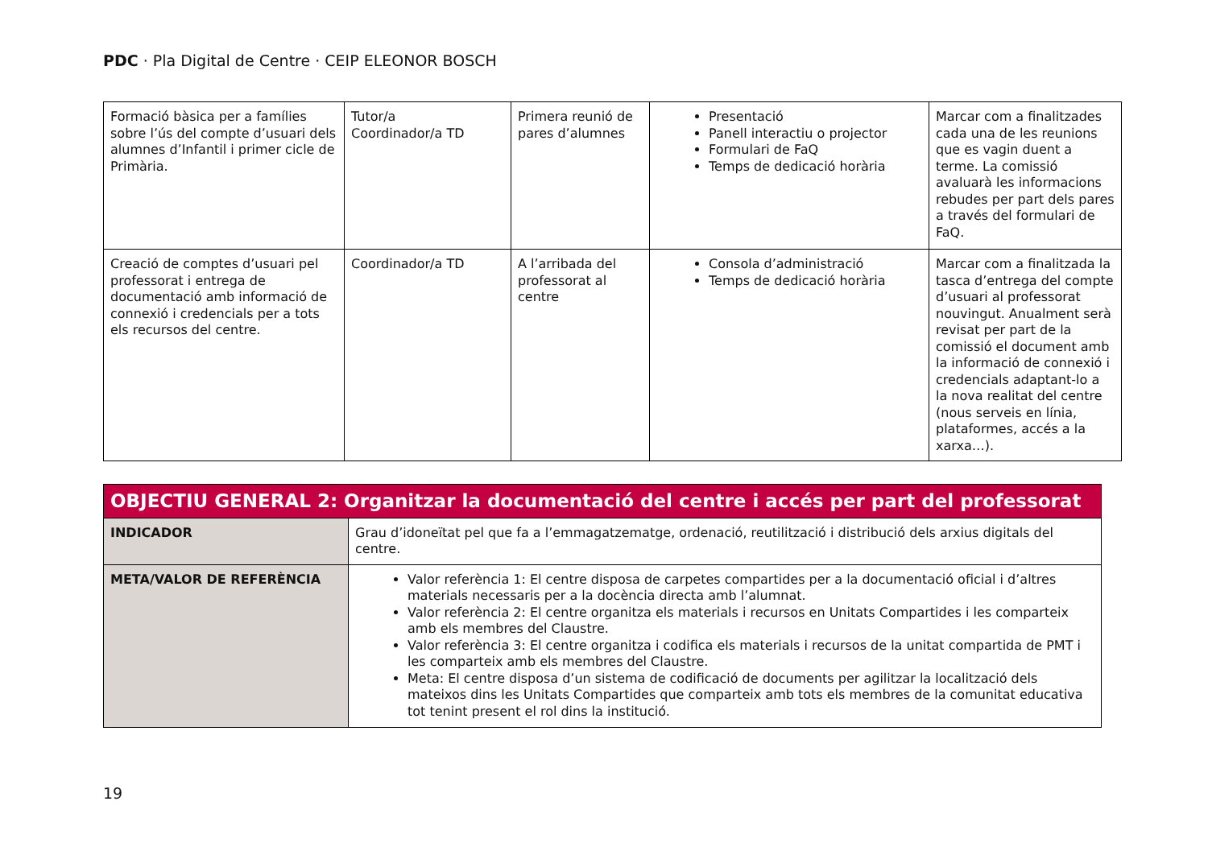PDC · Pla Digital de Centre · CEIP ELEONOR BOSCH
| Formació bàsica per a famílies sobre l’ús del compte d’usuari dels alumnes d’Infantil i primer cicle de Primària. | Tutor/a Coordinador/a TD | Primera reunió de pares d’alumnes | Presentació Panell interactiu o projector Formulari de FaQ Temps de dedicació horària | Marcar com a finalitzades cada una de les reunions que es vagin duent a terme. La comissió avaluarà les informacions rebudes per part dels pares a través del formulari de FaQ. |
| Creació de comptes d’usuari pel professorat i entrega de documentació amb informació de connexió i credencials per a tots els recursos del centre. | Coordinador/a TD | A l’arribada del professorat al centre | Consola d’administració Temps de dedicació horària | Marcar com a finalitzada la tasca d’entrega del compte d’usuari al professorat nouvingut. Anualment serà revisat per part de la comissió el document amb la informació de connexió i credencials adaptant-lo a la nova realitat del centre (nous serveis en línia, plataformes, accés a la xarxa…). |
| OBJECTIU GENERAL 2: Organitzar la documentació del centre i accés per part del professorat | |
| INDICADOR | Grau d’idoneïtat pel que fa a l’emmagatzematge, ordenació, reutilització i distribució dels arxius digitals del centre. |
| META/VALOR DE REFERÈNCIA | Valor referència 1: El centre disposa de carpetes compartides per a la documentació oficial i d’altres materials necessaris per a la docència directa amb l’alumnat. Valor referència 2: El centre organitza els materials i recursos en Unitats Compartides i les comparteix amb els membres del Claustre. Valor referència 3: El centre organitza i codifica els materials i recursos de la unitat compartida de PMT i les comparteix amb els membres del Claustre. Meta: El centre disposa d’un sistema de codificació de documents per agilitzar la localització dels mateixos dins les Unitats Compartides que comparteix amb tots els membres de la comunitat educativa tot tenint present el rol dins la institució. |
19